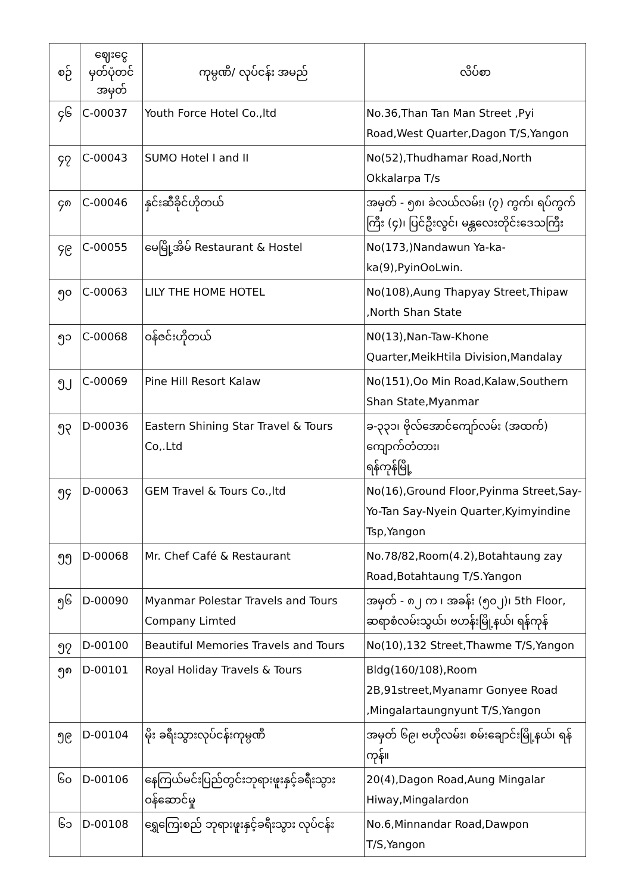| စဉ် | ဈေးငွေ မှတ်ပုံတင် အမှတ် | ကုမ္ပဏီ/ လုပ်ငန်း အမည် | လိပ်စာ |
| --- | --- | --- | --- |
| ၄၆ | C-00037 | Youth Force Hotel Co.,ltd | No.36,Than Tan Man Street ,Pyi Road,West Quarter,Dagon T/S,Yangon |
| ၄၇ | C-00043 | SUMO Hotel I and II | No(52),Thudhamar Road,North Okkalarpa T/s |
| ၄၈ | C-00046 | နှင်းဆီခိုင်ဟိုတယ် | အမှတ် - ၅၈၊ ခဲလယ်လမ်း၊ (၇) ကွက်၊ ရပ်ကွက်ကြီး (၄)၊ ပြင်ဦးလွင်၊ မန္တလေးတိုင်းဒေသကြီး |
| ၄၉ | C-00055 | မေမြို့အိမ် Restaurant & Hostel | No(173,)Nandawun Ya-ka-ka(9),PyinOoLwin. |
| ၅၀ | C-00063 | LILY THE HOME HOTEL | No(108),Aung Thapyay Street,Thipaw ,North Shan State |
| ၅၁ | C-00068 | ဝန်ဇင်းဟိုတယ် | N0(13),Nan-Taw-Khone Quarter,MeikHtila Division,Mandalay |
| ၅၂ | C-00069 | Pine Hill Resort Kalaw | No(151),Oo Min Road,Kalaw,Southern Shan State,Myanmar |
| ၅၃ | D-00036 | Eastern Shining Star Travel & Tours Co,.Ltd | ခ-၃၃၁၊ ဗိုလ်အောင်ကျော်လမ်း (အထက်) ကျောက်တံတား၊ ရန်ကုန်မြို့ |
| ၅၄ | D-00063 | GEM Travel & Tours Co.,ltd | No(16),Ground Floor,Pyinma Street,Say-Yo-Tan Say-Nyein Quarter,Kyimyindine Tsp,Yangon |
| ၅၅ | D-00068 | Mr. Chef Café & Restaurant | No.78/82,Room(4.2),Botahtaung zay Road,Botahtaung T/S.Yangon |
| ၅၆ | D-00090 | Myanmar Polestar Travels and Tours Company Limted | အမှတ် - ၈၂ က ၊ အခန်း (၅၀၂)၊ 5th Floor, ဆရာစံလမ်းသွယ်၊ ဗဟန်းမြို့နယ်၊ ရန်ကုန် |
| ၅၇ | D-00100 | Beautiful Memories Travels and Tours | No(10),132 Street,Thawme T/S,Yangon |
| ၅၈ | D-00101 | Royal Holiday Travels & Tours | Bldg(160/108),Room 2B,91street,Myanamr Gonyee Road ,Mingalartaungnyunt T/S,Yangon |
| ၅၉ | D-00104 | မိုး ခရီးသွားလုပ်ငန်းကုမ္ပဏီ | အမှတ် ၆၉၊ ဗဟိုလမ်း၊ စမ်းချောင်းမြို့နယ်၊ ရန်ကုန်။ |
| ၆၀ | D-00106 | နေကြယ်မင်းပြည်တွင်းဘုရားဖူးနှင့်ခရီးသွား ဝန်ဆောင်မှု | 20(4),Dagon Road,Aung Mingalar Hiway,Mingalardon |
| ၆၁ | D-00108 | ရွှေကြေးစည် ဘုရားဖူးနှင့်ခရီးသွား လုပ်ငန်း | No.6,Minnandar Road,Dawpon T/S,Yangon |